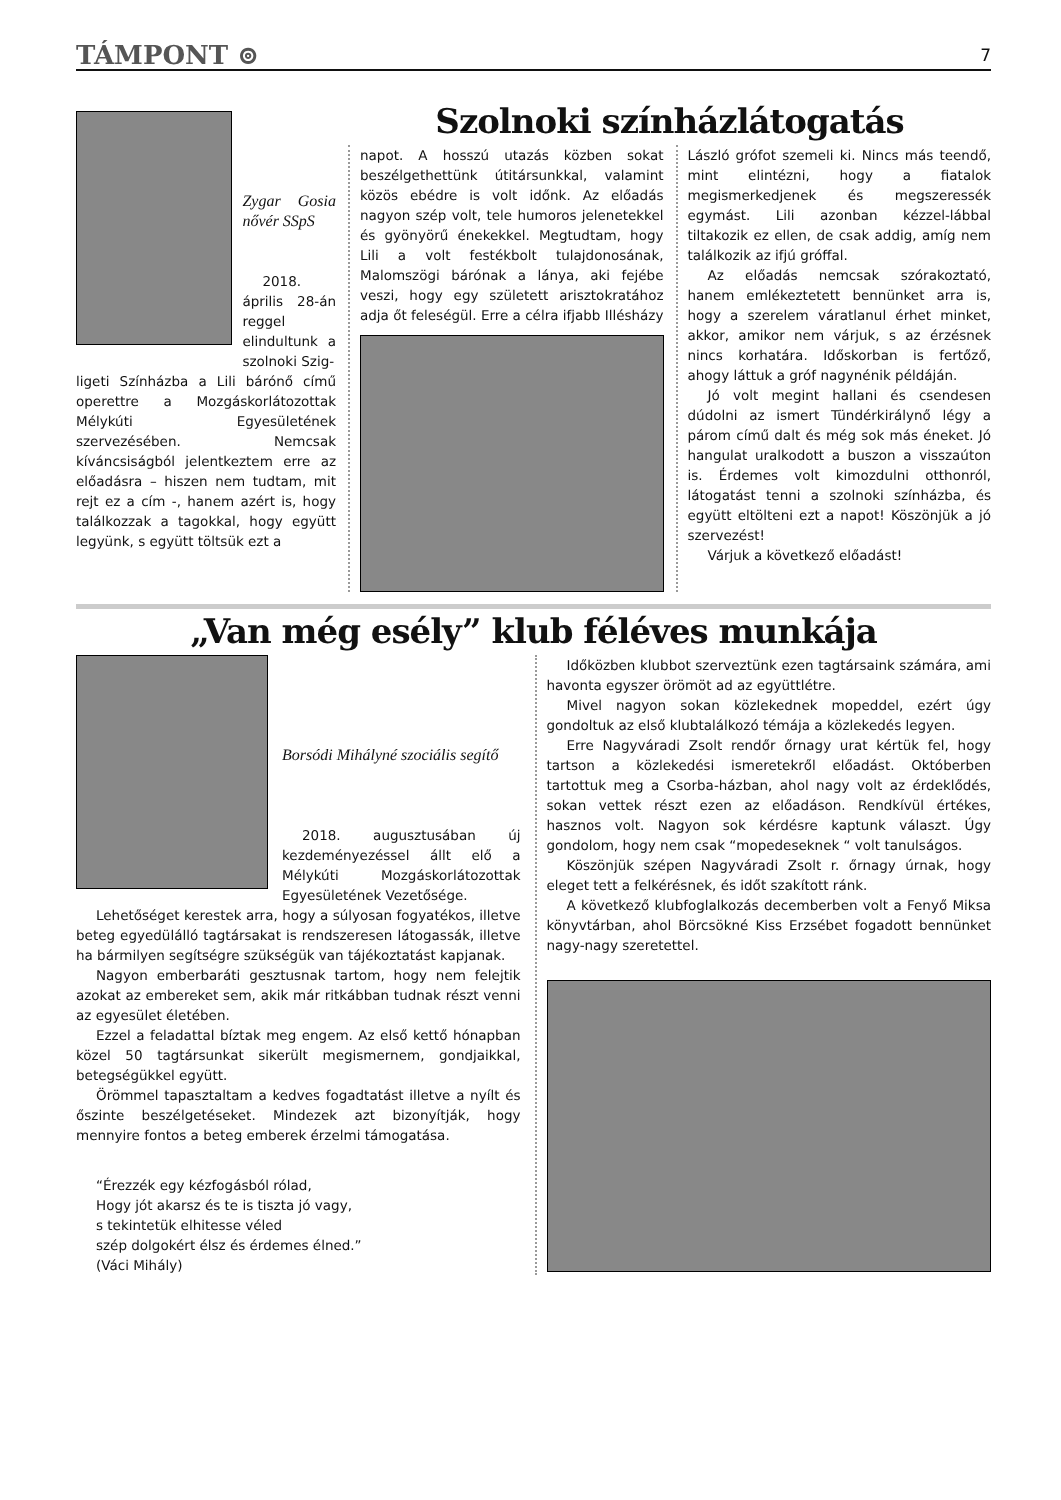TÁMPONT ⊚ 7
Zygar Gosia nővér SSpS
2018. április 28-án reggel elindultunk a szolnoki Szig-
ligeti Színházba a Lili bárónő című operettre a Mozgáskorlátozottak Mélykúti Egyesületének szervezésében. Nemcsak kíváncsiságból jelentkeztem erre az előadásra – hiszen nem tudtam, mit rejt ez a cím -, hanem azért is, hogy találkozzak a tagokkal, hogy együtt legyünk, s együtt töltsük ezt a
Szolnoki színházlátogatás
napot. A hosszú utazás közben sokat beszélgethettünk útitársunkkal, valamint közös ebédre is volt időnk. Az előadás nagyon szép volt, tele humoros jelenetekkel és gyönyörű énekekkel. Megtudtam, hogy Lili a volt festékbolt tulajdonosának, Malomszögi bárónak a lánya, aki fejébe veszi, hogy egy született arisztokratához adja őt feleségül. Erre a célra ifjabb Illésházy
László grófot szemeli ki. Nincs más teendő, mint elintézni, hogy a fiatalok megismerkedjenek és megszeressék egymást. Lili azonban kézzel-lábbal tiltakozik ez ellen, de csak addig, amíg nem találkozik az ifjú gróffal.
Az előadás nemcsak szórakoztató, hanem emlékeztetett bennünket arra is, hogy a szerelem váratlanul érhet minket, akkor, amikor nem várjuk, s az érzésnek nincs korhatára. Időskorban is fertőző, ahogy láttuk a gróf nagynénik példáján.
Jó volt megint hallani és csendesen dúdolni az ismert Tündérkirálynő légy a párom című dalt és még sok más éneket. Jó hangulat uralkodott a buszon a visszaúton is. Érdemes volt kimozdulni otthonról, látogatást tenni a szolnoki színházba, és együtt eltölteni ezt a napot! Köszönjük a jó szervezést!
Várjuk a következő előadást!
„Van még esély” klub féléves munkája
Borsódi Mihályné szociális segítő
2018. augusztusában új kezdeményezéssel állt elő a Mélykúti Mozgáskorlátozottak Egyesületének Vezetősége.
Lehetőséget kerestek arra, hogy a súlyosan fogyatékos, illetve beteg egyedülálló tagtársakat is rendszeresen látogassák, illetve ha bármilyen segítségre szükségük van tájékoztatást kapjanak.
Nagyon emberbaráti gesztusnak tartom, hogy nem felejtik azokat az embereket sem, akik már ritkábban tudnak részt venni az egyesület életében.
Ezzel a feladattal bíztak meg engem. Az első kettő hónapban közel 50 tagtársunkat sikerült megismernem, gondjaikkal, betegségükkel együtt.
Örömmel tapasztaltam a kedves fogadtatást illetve a nyílt és őszinte beszélgetéseket. Mindezek azt bizonyítják, hogy mennyire fontos a beteg emberek érzelmi támogatása.
“Érezzék egy kézfogásból rólad,
Hogy jót akarsz és te is tiszta jó vagy,
s tekintetük elhitesse véled
szép dolgokért élsz és érdemes élned.”
(Váci Mihály)
Időközben klubbot szerveztünk ezen tagtársaink számára, ami havonta egyszer örömöt ad az együttlétre.
Mivel nagyon sokan közlekednek mopeddel, ezért úgy gondoltuk az első klubtalálkozó témája a közlekedés legyen.
Erre Nagyváradi Zsolt rendőr őrnagy urat kértük fel, hogy tartson a közlekedési ismeretekről előadást. Októberben tartottuk meg a Csorba-házban, ahol nagy volt az érdeklődés, sokan vettek részt ezen az előadáson. Rendkívül értékes, hasznos volt. Nagyon sok kérdésre kaptunk választ. Úgy gondolom, hogy nem csak “mopedeseknek “ volt tanulságos.
Köszönjük szépen Nagyváradi Zsolt r. őrnagy úrnak, hogy eleget tett a felkérésnek, és időt szakított ránk.
A következő klubfoglalkozás decemberben volt a Fenyő Miksa könyvtárban, ahol Börcsökné Kiss Erzsébet fogadott bennünket nagy-nagy szeretettel.